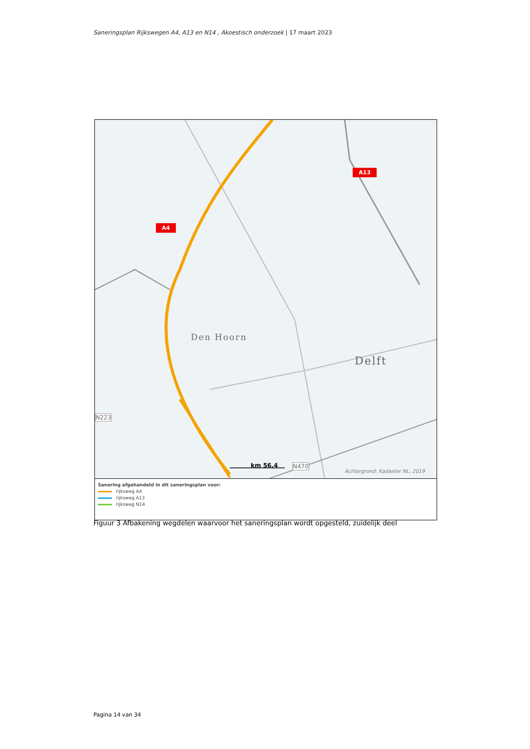Saneringsplan Rijkswegen A4, A13 en N14 , Akoestisch onderzoek | 17 maart 2023
A4
A13
Den Hoorn
Delft
N223
N470
km 56,4
Achtergrond: Kadaster NL, 2019
Sanering afgehandeld in dit saneringsplan voor:
rijksweg A4
rijksweg A13
rijksweg N14
Figuur 3 Afbakening wegdelen waarvoor het saneringsplan wordt opgesteld, zuidelijk deel
Pagina 14 van 34